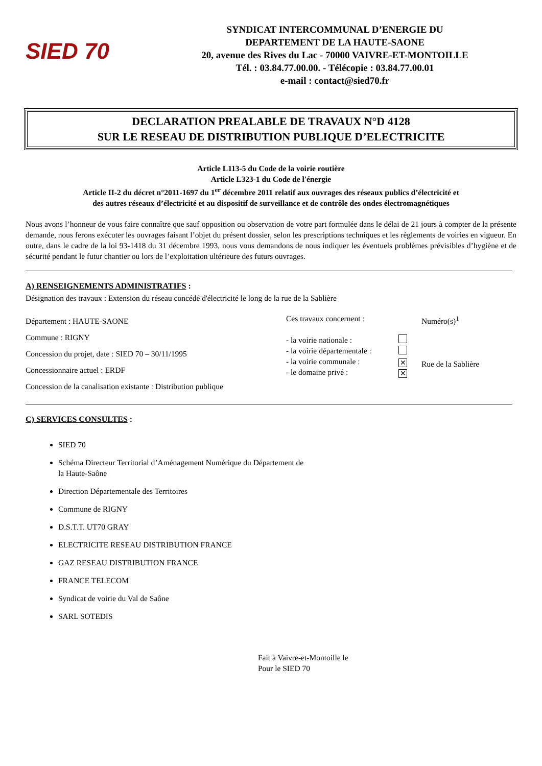SIED 70
SYNDICAT INTERCOMMUNAL D’ENERGIE DU
DEPARTEMENT DE LA HAUTE-SAONE
20, avenue des Rives du Lac - 70000 VAIVRE-ET-MONTOILLE
Tél. : 03.84.77.00.00. - Télécopie : 03.84.77.00.01
e-mail : contact@sied70.fr
DECLARATION PREALABLE DE TRAVAUX N°D 4128
SUR LE RESEAU DE DISTRIBUTION PUBLIQUE D’ELECTRICITE
Article L113-5 du Code de la voirie routière
Article L323-1 du Code de l'énergie
Article II-2 du décret n°2011-1697 du 1<sup>er</sup> décembre 2011 relatif aux ouvrages des réseaux publics d’électricité et
des autres réseaux d’électricité et au dispositif de surveillance et de contrôle des ondes électromagnétiques
Nous avons l’honneur de vous faire connaître que sauf opposition ou observation de votre part formulée dans le délai de 21 jours à compter de la présente demande, nous ferons exécuter les ouvrages faisant l’objet du présent dossier, selon les prescriptions techniques et les règlements de voiries en vigueur. En outre, dans le cadre de la loi 93-1418 du 31 décembre 1993, nous vous demandons de nous indiquer les éventuels problèmes prévisibles d’hygiène et de sécurité pendant le futur chantier ou lors de l’exploitation ultérieure des futurs ouvrages.
A) RENSEIGNEMENTS ADMINISTRATIFS :
Désignation des travaux : Extension du réseau concédé d'électricité le long de la rue de la Sablière
Département : HAUTE-SAONE
Commune : RIGNY
Concession du projet, date : SIED 70 – 30/11/1995
Concessionnaire actuel : ERDF
Concession de la canalisation existante : Distribution publique
Ces travaux concernent :
- la voirie nationale :
- la voirie départementale :
- la voirie communale :
- le domaine privé :
✕
✕
Numéro(s)<sup>1</sup>
Rue de la Sablière
C) SERVICES CONSULTES :
SIED 70
Schéma Directeur Territorial d’Aménagement Numérique du Département de
la Haute-Saône
Direction Départementale des Territoires
Commune de RIGNY
D.S.T.T. UT70 GRAY
ELECTRICITE RESEAU DISTRIBUTION FRANCE
GAZ RESEAU DISTRIBUTION FRANCE
FRANCE TELECOM
Syndicat de voirie du Val de Saône
SARL SOTEDIS
Fait à Vaivre-et-Montoille le
Pour le SIED 70